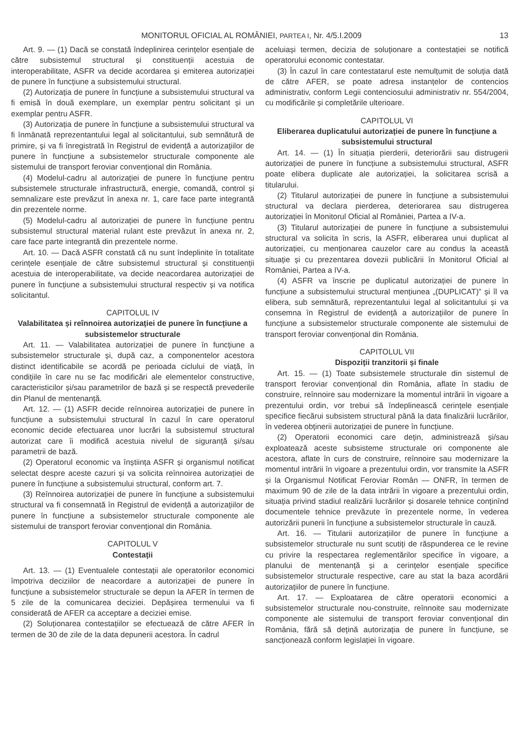MONITORUL OFICIAL AL ROMÂNIEI, PARTEA I, Nr. 4/5.I.2009 13
Art. 9. — (1) Dacă se constată îndeplinirea cerințelor esențiale de către subsistemul structural și constituenții acestuia de interoperabilitate, ASFR va decide acordarea și emiterea autorizației de punere în funcțiune a subsistemului structural.
(2) Autorizația de punere în funcțiune a subsistemului structural va fi emisă în două exemplare, un exemplar pentru solicitant și un exemplar pentru ASFR.
(3) Autorizația de punere în funcțiune a subsistemului structural va fi înmânată reprezentantului legal al solicitantului, sub semnătură de primire, și va fi înregistrată în Registrul de evidență a autorizațiilor de punere în funcțiune a subsistemelor structurale componente ale sistemului de transport feroviar convențional din România.
(4) Modelul-cadru al autorizației de punere în funcțiune pentru subsistemele structurale infrastructură, energie, comandă, control și semnalizare este prevăzut în anexa nr. 1, care face parte integrantă din prezentele norme.
(5) Modelul-cadru al autorizației de punere în funcțiune pentru subsistemul structural material rulant este prevăzut în anexa nr. 2, care face parte integrantă din prezentele norme.
Art. 10. — Dacă ASFR constată că nu sunt îndeplinite în totalitate cerințele esențiale de către subsistemul structural și constituenții acestuia de interoperabilitate, va decide neacordarea autorizației de punere în funcțiune a subsistemului structural respectiv și va notifica solicitantul.
CAPITOLUL IV
Valabilitatea și reînnoirea autorizației de punere în funcțiune a subsistemelor structurale
Art. 11. — Valabilitatea autorizației de punere în funcțiune a subsistemelor structurale și, după caz, a componentelor acestora distinct identificabile se acordă pe perioada ciclului de viață, în condițiile în care nu se fac modificări ale elementelor constructive, caracteristicilor și/sau parametrilor de bază și se respectă prevederile din Planul de mentenanță.
Art. 12. — (1) ASFR decide reînnoirea autorizației de punere în funcțiune a subsistemului structural în cazul în care operatorul economic decide efectuarea unor lucrări la subsistemul structural autorizat care îi modifică acestuia nivelul de siguranță și/sau parametrii de bază.
(2) Operatorul economic va înștiința ASFR și organismul notificat selectat despre aceste cazuri și va solicita reînnoirea autorizației de punere în funcțiune a subsistemului structural, conform art. 7.
(3) Reînnoirea autorizației de punere în funcțiune a subsistemului structural va fi consemnată în Registrul de evidență a autorizațiilor de punere în funcțiune a subsistemelor structurale componente ale sistemului de transport feroviar convențional din România.
CAPITOLUL V
Contestații
Art. 13. — (1) Eventualele contestații ale operatorilor economici împotriva deciziilor de neacordare a autorizației de punere în funcțiune a subsistemelor structurale se depun la AFER în termen de 5 zile de la comunicarea deciziei. Depășirea termenului va fi considerată de AFER ca acceptare a deciziei emise.
(2) Soluționarea contestațiilor se efectuează de către AFER în termen de 30 de zile de la data depunerii acestora. În cadrul
aceluiași termen, decizia de soluționare a contestației se notifică operatorului economic contestatar.
(3) În cazul în care contestatarul este nemulțumit de soluția dată de către AFER, se poate adresa instanțelor de contencios administrativ, conform Legii contenciosului administrativ nr. 554/2004, cu modificările și completările ulterioare.
CAPITOLUL VI
Eliberarea duplicatului autorizației de punere în funcțiune a subsistemului structural
Art. 14. — (1) În situația pierderii, deteriorării sau distrugerii autorizației de punere în funcțiune a subsistemului structural, ASFR poate elibera duplicate ale autorizației, la solicitarea scrisă a titularului.
(2) Titularul autorizației de punere în funcțiune a subsistemului structural va declara pierderea, deteriorarea sau distrugerea autorizației în Monitorul Oficial al României, Partea a IV-a.
(3) Titularul autorizației de punere în funcțiune a subsistemului structural va solicita în scris, la ASFR, eliberarea unui duplicat al autorizației, cu menționarea cauzelor care au condus la această situație și cu prezentarea dovezii publicării în Monitorul Oficial al României, Partea a IV-a.
(4) ASFR va înscrie pe duplicatul autorizației de punere în funcțiune a subsistemului structural mențiunea „(DUPLICAT)” și îl va elibera, sub semnătură, reprezentantului legal al solicitantului și va consemna în Registrul de evidență a autorizațiilor de punere în funcțiune a subsistemelor structurale componente ale sistemului de transport feroviar convențional din România.
CAPITOLUL VII
Dispoziții tranzitorii și finale
Art. 15. — (1) Toate subsistemele structurale din sistemul de transport feroviar convențional din România, aflate în stadiu de construire, reînnoire sau modernizare la momentul intrării în vigoare a prezentului ordin, vor trebui să îndeplinească cerințele esențiale specifice fiecărui subsistem structural până la data finalizării lucrărilor, în vederea obținerii autorizației de punere în funcțiune.
(2) Operatorii economici care dețin, administrează și/sau exploatează aceste subsisteme structurale ori componente ale acestora, aflate în curs de construire, reînnoire sau modernizare la momentul intrării în vigoare a prezentului ordin, vor transmite la ASFR și la Organismul Notificat Feroviar Român — ONFR, în termen de maximum 90 de zile de la data intrării în vigoare a prezentului ordin, situația privind stadiul realizării lucrărilor și dosarele tehnice conținînd documentele tehnice prevăzute în prezentele norme, în vederea autorizării punerii în funcțiune a subsistemelor structurale în cauză.
Art. 16. — Titularii autorizațiilor de punere în funcțiune a subsistemelor structurale nu sunt scutiți de răspunderea ce le revine cu privire la respectarea reglementărilor specifice în vigoare, a planului de mentenanță și a cerințelor esențiale specifice subsistemelor structurale respective, care au stat la baza acordării autorizațiilor de punere în funcțiune.
Art. 17. — Exploatarea de către operatorii economici a subsistemelor structurale nou-construite, reînnoite sau modernizate componente ale sistemului de transport feroviar convențional din România, fără să dețină autorizația de punere în funcțiune, se sancționează conform legislației în vigoare.